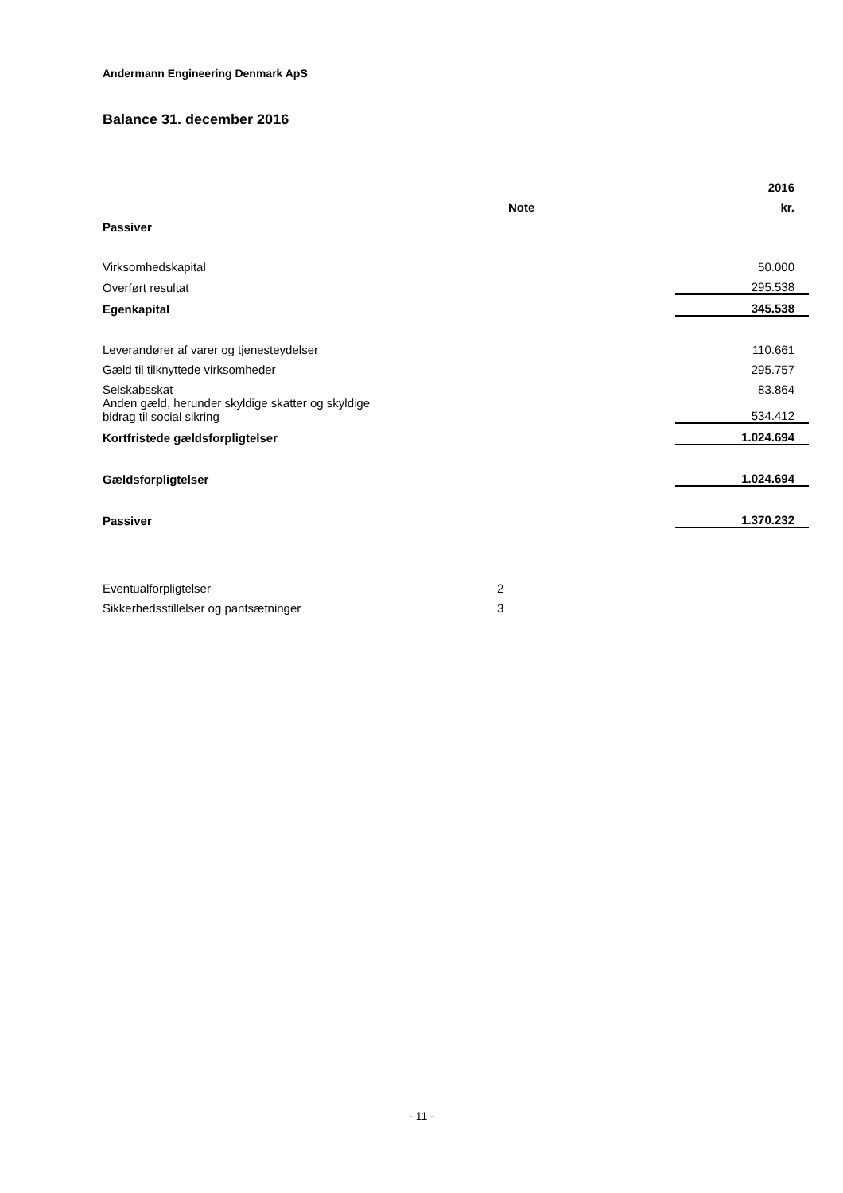Andermann Engineering Denmark ApS
Balance 31. december 2016
| | | 2016 |
| --- | --- | --- |
| | Note | kr. |
| Passiver | | |
| Virksomhedskapital | | 50.000 |
| Overført resultat | | 295.538 |
| Egenkapital | | 345.538 |
| Leverandører af varer og tjenesteydelser | | 110.661 |
| Gæld til tilknyttede virksomheder | | 295.757 |
| Selskabsskat | | 83.864 |
| Anden gæld, herunder skyldige skatter og skyldige bidrag til social sikring | | 534.412 |
| Kortfristede gældsforpligtelser | | 1.024.694 |
| Gældsforpligtelser | | 1.024.694 |
| Passiver | | 1.370.232 |
| Eventualforpligtelser | 2 | |
| Sikkerhedsstillelser og pantsætninger | 3 | |
- 11 -